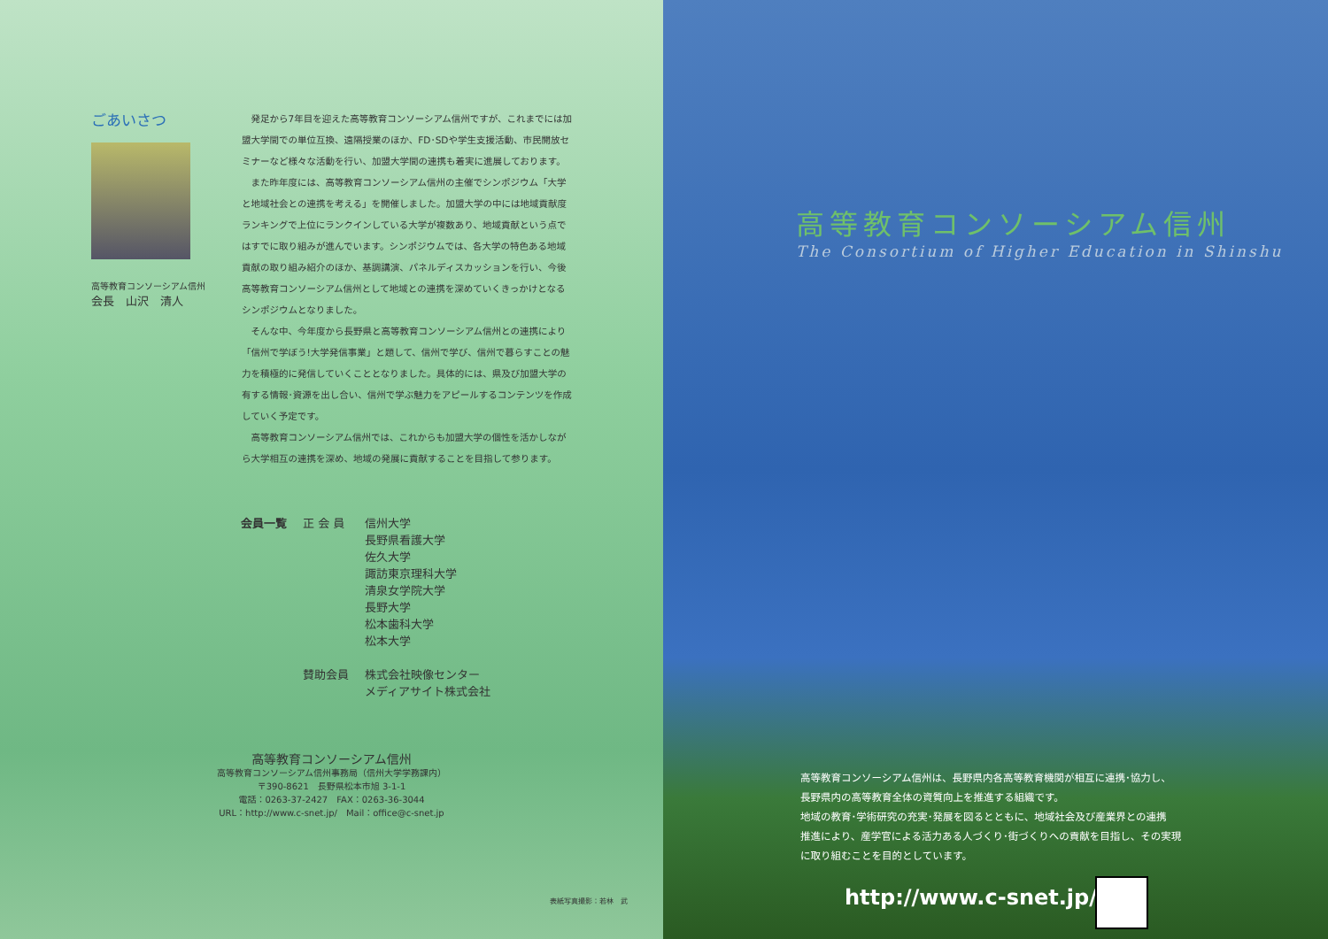ごあいさつ
高等教育コンソーシアム信州
会長　山沢　清人
発足から7年目を迎えた高等教育コンソーシアム信州ですが、これまでには加盟大学間での単位互換、遠隔授業のほか、FD･SDや学生支援活動、市民開放セミナーなど様々な活動を行い、加盟大学間の連携も着実に進展しております。
また昨年度には、高等教育コンソーシアム信州の主催でシンポジウム「大学と地域社会との連携を考える」を開催しました。加盟大学の中には地域貢献度ランキングで上位にランクインしている大学が複数あり、地域貢献という点ではすでに取り組みが進んでいます。シンポジウムでは、各大学の特色ある地域貢献の取り組み紹介のほか、基調講演、パネルディスカッションを行い、今後高等教育コンソーシアム信州として地域との連携を深めていくきっかけとなるシンポジウムとなりました。
そんな中、今年度から長野県と高等教育コンソーシアム信州との連携により「信州で学ぼう!大学発信事業」と題して、信州で学び、信州で暮らすことの魅力を積極的に発信していくこととなりました。具体的には、県及び加盟大学の有する情報･資源を出し合い、信州で学ぶ魅力をアピールするコンテンツを作成していく予定です。
高等教育コンソーシアム信州では、これからも加盟大学の個性を活かしながら大学相互の連携を深め、地域の発展に貢献することを目指して参ります。
会員一覧 正 会 員
賛助会員
信州大学
長野県看護大学
佐久大学
諏訪東京理科大学
清泉女学院大学
長野大学
松本歯科大学
松本大学
株式会社映像センター
メディアサイト株式会社
高等教育コンソーシアム信州
高等教育コンソーシアム信州事務局（信州大学学務課内）
〒390-8621　長野県松本市旭 3-1-1
電話：0263-37-2427　FAX：0263-36-3044
URL：http://www.c-snet.jp/　Mail：office@c-snet.jp
表紙写真撮影：若林　武
高等教育コンソーシアム信州
The Consortium of Higher Education in Shinshu
高等教育コンソーシアム信州は、長野県内各高等教育機関が相互に連携･協力し、
長野県内の高等教育全体の資質向上を推進する組織です。
地域の教育･学術研究の充実･発展を図るとともに、地域社会及び産業界との連携
推進により、産学官による活力ある人づくり･街づくりへの貢献を目指し、その実現
に取り組むことを目的としています。
http://www.c-snet.jp/